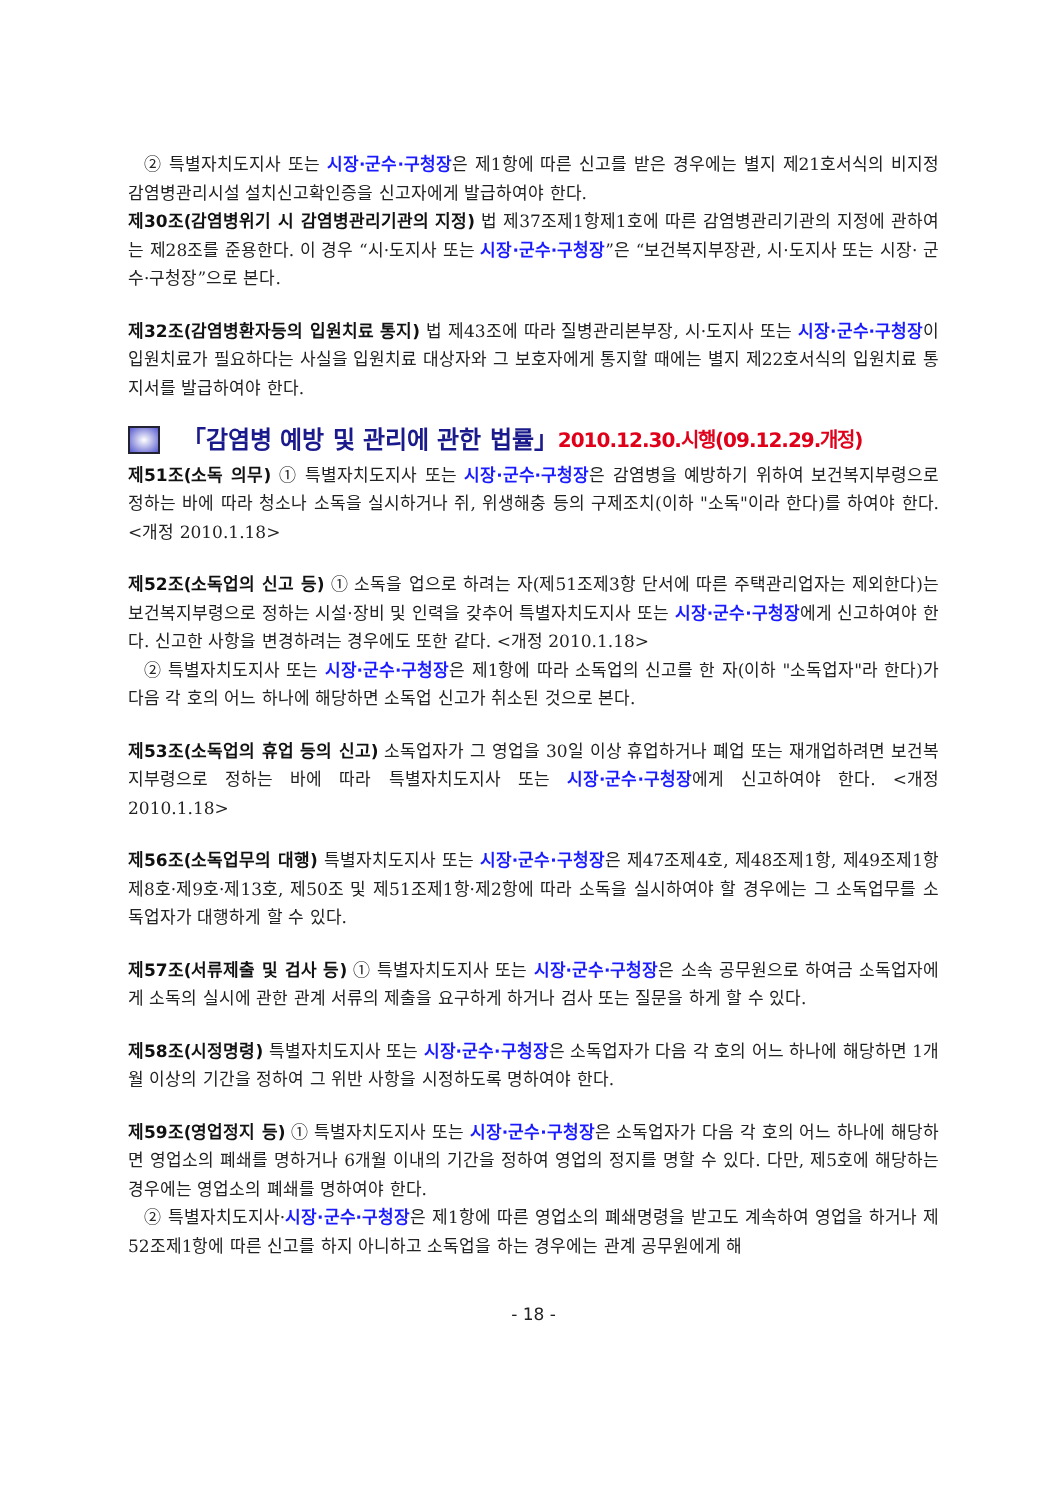② 특별자치도지사 또는 시장·군수·구청장은 제1항에 따른 신고를 받은 경우에는 별지 제21호서식의 비지정 감염병관리시설 설치신고확인증을 신고자에게 발급하여야 한다.
제30조(감염병위기 시 감염병관리기관의 지정) 법 제37조제1항제1호에 따른 감염병관리기관의 지정에 관하여는 제28조를 준용한다. 이 경우 “시·도지사 또는 시장·군수·구청장”은 “보건복지부장관, 시·도지사 또는 시장· 군수·구청장”으로 본다.
제32조(감염병환자등의 입원치료 통지) 법 제43조에 따라 질병관리본부장, 시·도지사 또는 시장·군수·구청장이 입원치료가 필요하다는 사실을 입원치료 대상자와 그 보호자에게 통지할 때에는 별지 제22호서식의 입원치료 통지서를 발급하여야 한다.
「감염병 예방 및 관리에 관한 법률」 2010.12.30.시행(09.12.29.개정)
제51조(소독 의무) ① 특별자치도지사 또는 시장·군수·구청장은 감염병을 예방하기 위하여 보건복지부령으로 정하는 바에 따라 청소나 소독을 실시하거나 쥐, 위생해충 등의 구제조치(이하 "소독"이라 한다)를 하여야 한다. <개정 2010.1.18>
제52조(소독업의 신고 등) ① 소독을 업으로 하려는 자(제51조제3항 단서에 따른 주택관리업자는 제외한다)는 보건복지부령으로 정하는 시설·장비 및 인력을 갖추어 특별자치도지사 또는 시장·군수·구청장에게 신고하여야 한다. 신고한 사항을 변경하려는 경우에도 또한 같다. <개정 2010.1.18>
② 특별자치도지사 또는 시장·군수·구청장은 제1항에 따라 소독업의 신고를 한 자(이하 "소독업자"라 한다)가 다음 각 호의 어느 하나에 해당하면 소독업 신고가 취소된 것으로 본다.
제53조(소독업의 휴업 등의 신고) 소독업자가 그 영업을 30일 이상 휴업하거나 폐업 또는 재개업하려면 보건복지부령으로 정하는 바에 따라 특별자치도지사 또는 시장·군수·구청장에게 신고하여야 한다. <개정 2010.1.18>
제56조(소독업무의 대행) 특별자치도지사 또는 시장·군수·구청장은 제47조제4호, 제48조제1항, 제49조제1항 제8호·제9호·제13호, 제50조 및 제51조제1항·제2항에 따라 소독을 실시하여야 할 경우에는 그 소독업무를 소독업자가 대행하게 할 수 있다.
제57조(서류제출 및 검사 등) ① 특별자치도지사 또는 시장·군수·구청장은 소속 공무원으로 하여금 소독업자에게 소독의 실시에 관한 관계 서류의 제출을 요구하게 하거나 검사 또는 질문을 하게 할 수 있다.
제58조(시정명령) 특별자치도지사 또는 시장·군수·구청장은 소독업자가 다음 각 호의 어느 하나에 해당하면 1개월 이상의 기간을 정하여 그 위반 사항을 시정하도록 명하여야 한다.
제59조(영업정지 등) ① 특별자치도지사 또는 시장·군수·구청장은 소독업자가 다음 각 호의 어느 하나에 해당하면 영업소의 폐쇄를 명하거나 6개월 이내의 기간을 정하여 영업의 정지를 명할 수 있다. 다만, 제5호에 해당하는 경우에는 영업소의 폐쇄를 명하여야 한다.
② 특별자치도지사·시장·군수·구청장은 제1항에 따른 영업소의 폐쇄명령을 받고도 계속하여 영업을 하거나 제52조제1항에 따른 신고를 하지 아니하고 소독업을 하는 경우에는 관계 공무원에게 해
- 18 -